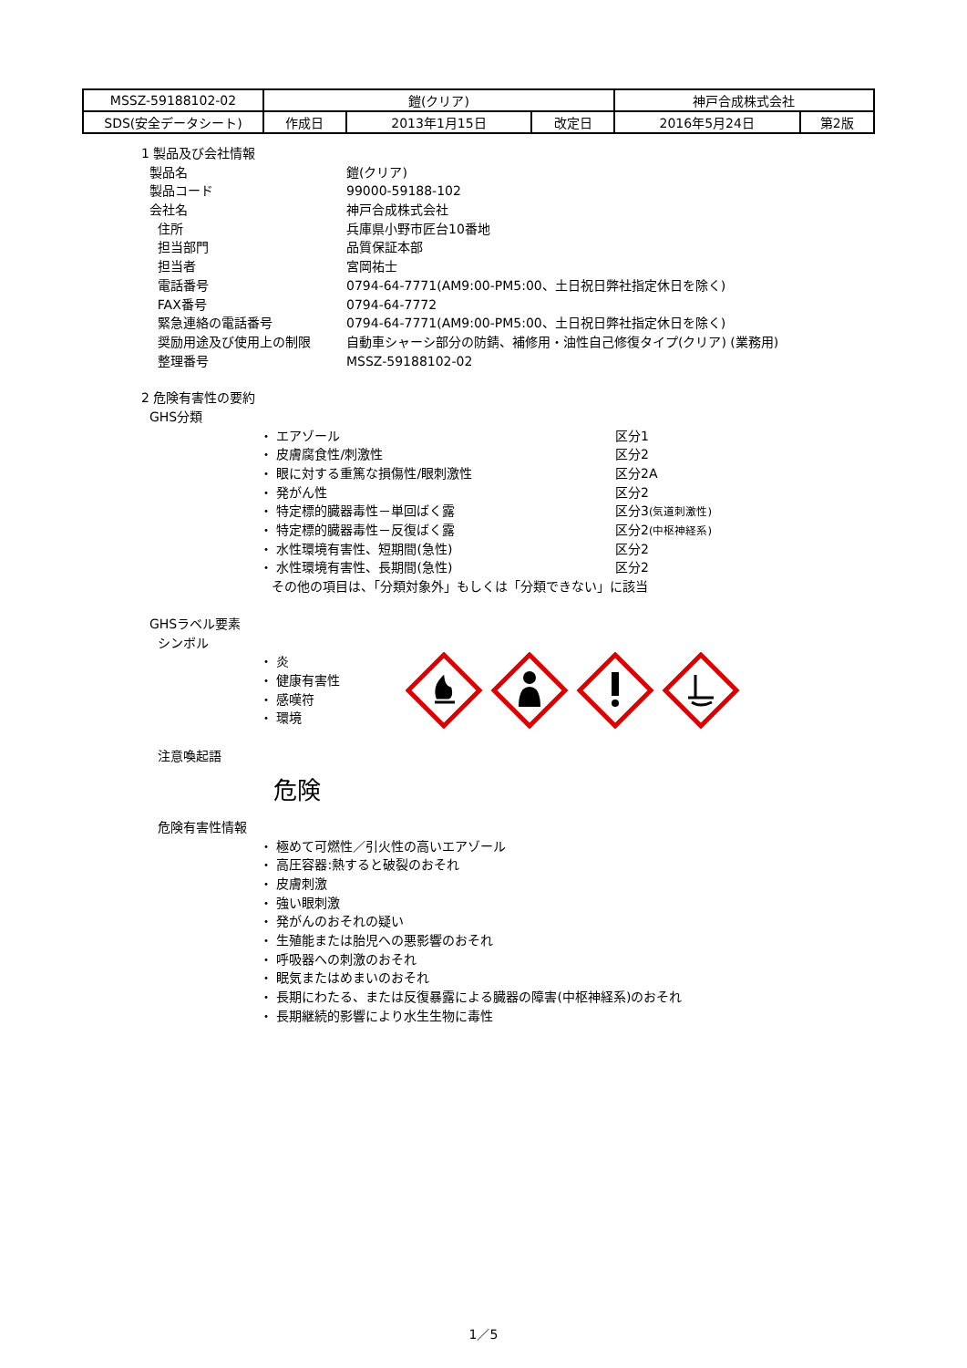| MSSZ-59188102-02 | 鎧(クリア) | | | 神戸合成株式会社 | |
| SDS(安全データシート) | 作成日 | 2013年1月15日 | 改定日 | 2016年5月24日 | 第2版 |
1 製品及び会社情報
製品名 鎧(クリア)
製品コード 99000-59188-102
会社名 神戸合成株式会社
住所 兵庫県小野市匠台10番地
担当部門 品質保証本部
担当者 宮岡祐士
電話番号 0794-64-7771(AM9:00-PM5:00、土日祝日弊社指定休日を除く)
FAX番号 0794-64-7772
緊急連絡の電話番号 0794-64-7771(AM9:00-PM5:00、土日祝日弊社指定休日を除く)
奨励用途及び使用上の制限 自動車シャーシ部分の防錆、補修用・油性自己修復タイプ(クリア) (業務用)
整理番号 MSSZ-59188102-02
2 危険有害性の要約
GHS分類
・ エアゾール 区分1
・ 皮膚腐食性/刺激性 区分2
・ 眼に対する重篤な損傷性/眼刺激性 区分2A
・ 発がん性 区分2
・ 特定標的臓器毒性－単回ばく露 区分3(気道刺激性)
・ 特定標的臓器毒性－反復ばく露 区分2(中枢神経系)
・ 水性環境有害性、短期間(急性) 区分2
・ 水性環境有害性、長期間(急性) 区分2
その他の項目は、「分類対象外」もしくは「分類できない」に該当
GHSラベル要素
シンボル
・ 炎
・ 健康有害性
・ 感嘆符
・ 環境
注意喚起語
危険
危険有害性情報
・ 極めて可燃性／引火性の高いエアゾール
・ 高圧容器:熱すると破裂のおそれ
・ 皮膚刺激
・ 強い眼刺激
・ 発がんのおそれの疑い
・ 生殖能または胎児への悪影響のおそれ
・ 呼吸器への刺激のおそれ
・ 眠気またはめまいのおそれ
・ 長期にわたる、または反復暴露による臓器の障害(中枢神経系)のおそれ
・ 長期継続的影響により水生生物に毒性
1／5